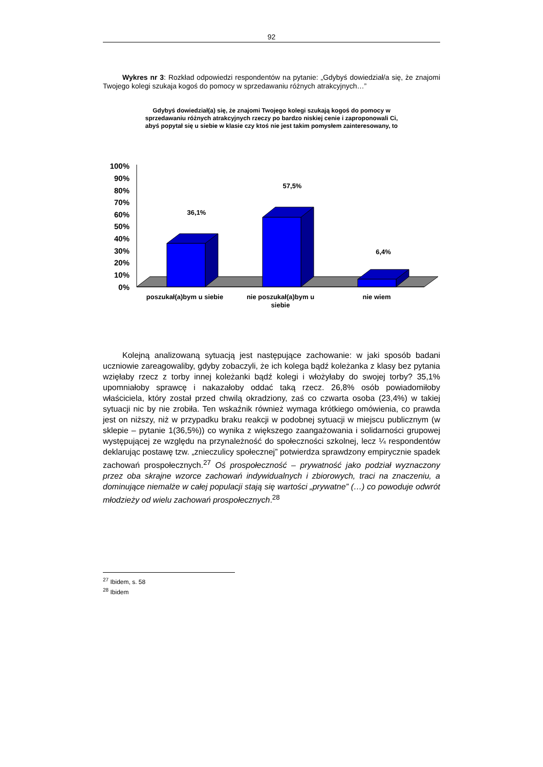92
Wykres nr 3: Rozkład odpowiedzi respondentów na pytanie: „Gdybyś dowiedział/a się, że znajomi Twojego kolegi szukaja kogoś do pomocy w sprzedawaniu różnych atrakcyjnych…”
Gdybyś dowiedział(a) się, że znajomi Twojego kolegi szukają kogoś do pomocy w sprzedawaniu różnych atrakcyjnych rzeczy po bardzo niskiej cenie i zaproponowali Ci, abyś popytał się u siebie w klasie czy ktoś nie jest takim pomysłem zainteresowany, to
100%
90%
80%
70%
60%
50%
40%
30%
20%
10%
0%
36,1%
57,5%
6,4%
poszukał(a)bym u siebie
nie poszukał(a)bym u
siebie
nie wiem
Kolejną analizowaną sytuacją jest następujące zachowanie: w jaki sposób badani uczniowie zareagowaliby, gdyby zobaczyli, że ich kolega bądź koleżanka z klasy bez pytania wzięłaby rzecz z torby innej koleżanki bądź kolegi i włożyłaby do swojej torby? 35,1% upomniałoby sprawcę i nakazałoby oddać taką rzecz. 26,8% osób powiadomiłoby właściciela, który został przed chwilą okradziony, zaś co czwarta osoba (23,4%) w takiej sytuacji nic by nie zrobiła. Ten wskaźnik również wymaga krótkiego omówienia, co prawda jest on niższy, niż w przypadku braku reakcji w podobnej sytuacji w miejscu publicznym (w sklepie – pytanie 1(36,5%)) co wynika z większego zaangażowania i solidarności grupowej występującej ze względu na przynależność do społeczności szkolnej, lecz ¼ respondentów deklarując postawę tzw. „znieczulicy społecznej” potwierdza sprawdzony empirycznie spadek zachowań prospołecznych.<sup>27</sup> Oś prospołeczność – prywatność jako podział wyznaczony przez oba skrajne wzorce zachowań indywidualnych i zbiorowych, traci na znaczeniu, a dominujące niemalże w całej populacji stają się wartości „prywatne” (…) co powoduje odwrót młodzieży od wielu zachowań prospołecznych.<sup>28</sup>
<sup>27</sup> Ibidem, s. 58
<sup>28</sup> Ibidem